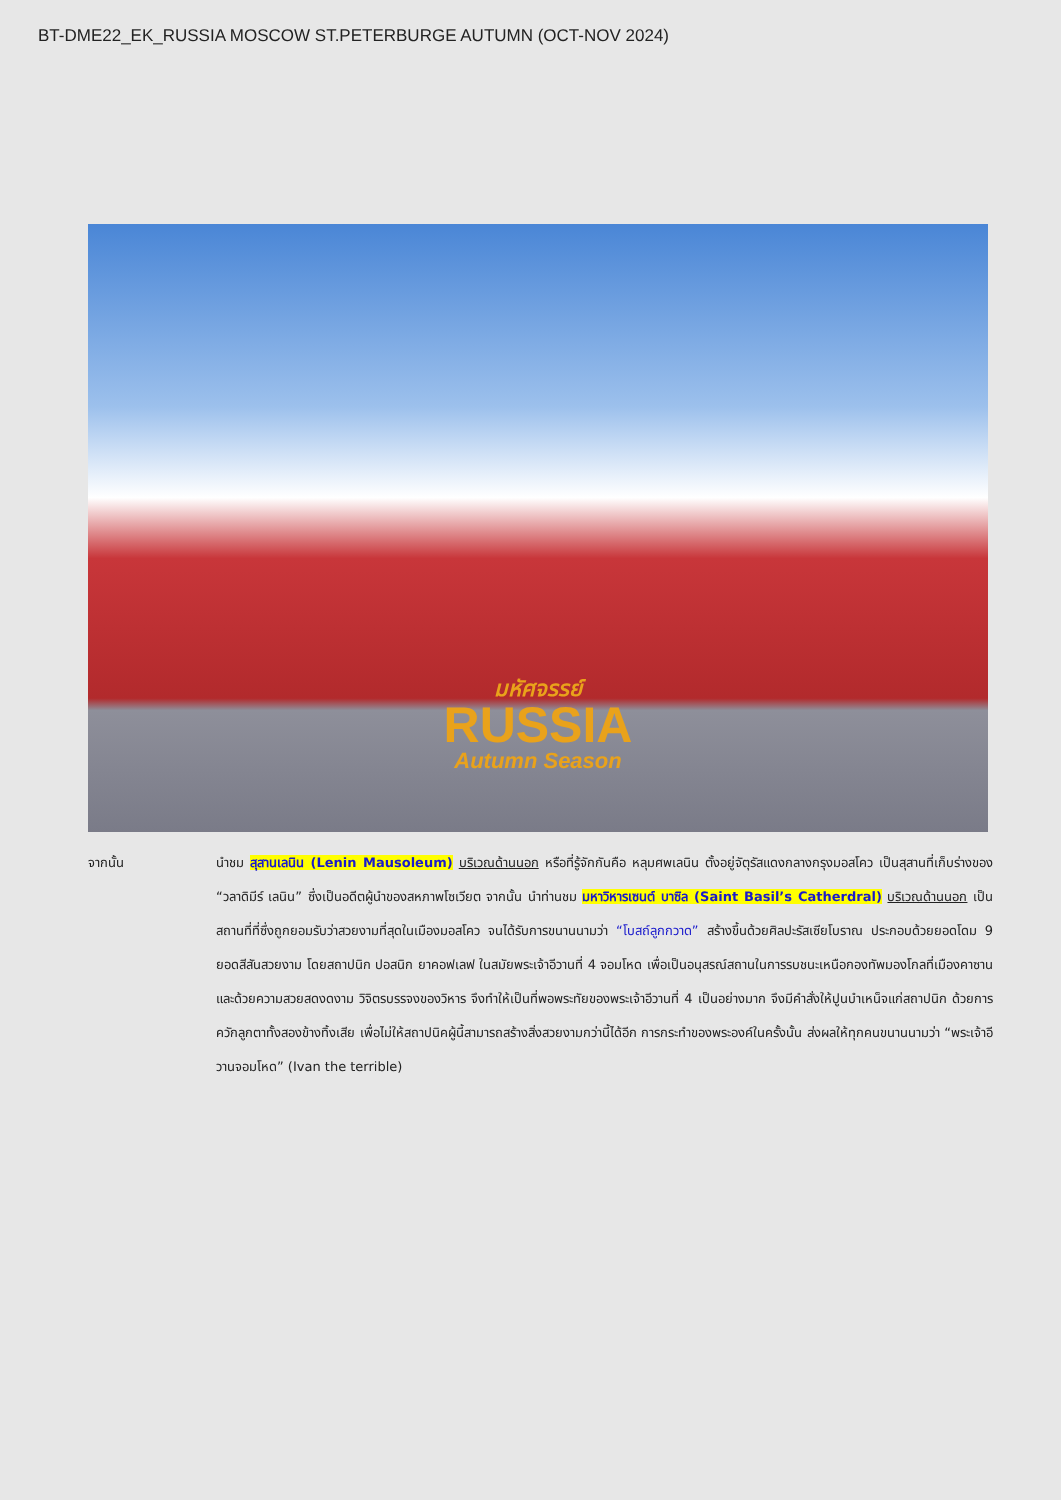BT-DME22_EK_RUSSIA MOSCOW ST.PETERBURGE AUTUMN (OCT-NOV 2024)
มหัศจรรย์
RUSSIA
Autumn Season
จากนั้น นำชม สุสานเลนิน (Lenin Mausoleum) บริเวณด้านนอก หรือที่รู้จักกันคือ หลุมศพเลนิน ตั้งอยู่จัตุรัสแดงกลางกรุงมอสโคว เป็นสุสานที่เก็บร่างของ “วลาดิมีร์ เลนิน” ซึ่งเป็นอดีตผู้นำของสหภาพโซเวียต จากนั้น นำท่านชม มหาวิหารเซนต์ บาซิล (Saint Basil’s Catherdral) บริเวณด้านนอก เป็นสถานที่ที่ซึ่งถูกยอมรับว่าสวยงามที่สุดในเมืองมอสโคว จนได้รับการขนานนามว่า “โบสถ์ลูกกวาด” สร้างขึ้นด้วยศิลปะรัสเซียโบราณ ประกอบด้วยยอดโดม 9 ยอดสีสันสวยงาม โดยสถาปนิก ปอสนิก ยาคอฟเลฟ ในสมัยพระเจ้าอีวานที่ 4 จอมโหด เพื่อเป็นอนุสรณ์สถานในการรบชนะเหนือกองทัพมองโกลที่เมืองคาซาน และด้วยความสวยสดงดงาม วิจิตรบรรจงของวิหาร จึงทำให้เป็นที่พอพระทัยของพระเจ้าอีวานที่ 4 เป็นอย่างมาก จึงมีคำสั่งให้ปูนบำเหน็จแก่สถาปนิก ด้วยการควักลูกตาทั้งสองข้างทิ้งเสีย เพื่อไม่ให้สถาปนิคผู้นี้สามารถสร้างสิ่งสวยงามกว่านี้ได้อีก การกระทำของพระองค์ในครั้งนั้น ส่งผลให้ทุกคนขนานนามว่า “พระเจ้าอีวานจอมโหด” (Ivan the terrible)